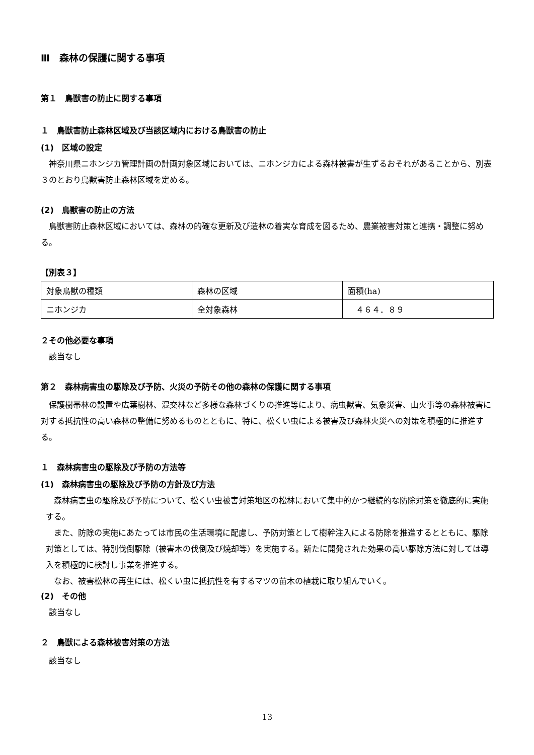Ⅲ　森林の保護に関する事項
第１　鳥獣害の防止に関する事項
１　鳥獣害防止森林区域及び当該区域内における鳥獣害の防止
(1)　区域の設定
神奈川県ニホンジカ管理計画の計画対象区域においては、ニホンジカによる森林被害が生ずるおそれがあることから、別表３のとおり鳥獣害防止森林区域を定める。
(2)　鳥獣害の防止の方法
鳥獣害防止森林区域においては、森林の的確な更新及び造林の着実な育成を図るため、農業被害対策と連携・調整に努める。
【別表３】
| 対象鳥獣の種類 | 森林の区域 | 面積(ha) |
| ニホンジカ | 全対象森林 | ４６４．８９ |
２その他必要な事項
該当なし
第２　森林病害虫の駆除及び予防、火災の予防その他の森林の保護に関する事項
保護樹帯林の設置や広葉樹林、混交林など多様な森林づくりの推進等により、病虫獣害、気象災害、山火事等の森林被害に対する抵抗性の高い森林の整備に努めるものとともに、特に、松くい虫による被害及び森林火災への対策を積極的に推進する。
１　森林病害虫の駆除及び予防の方法等
(1)　森林病害虫の駆除及び予防の方針及び方法
森林病害虫の駆除及び予防について、松くい虫被害対策地区の松林において集中的かつ継続的な防除対策を徹底的に実施する。
また、防除の実施にあたっては市民の生活環境に配慮し、予防対策として樹幹注入による防除を推進するとともに、駆除対策としては、特別伐倒駆除（被害木の伐倒及び焼却等）を実施する。新たに開発された効果の高い駆除方法に対しては導入を積極的に検討し事業を推進する。
なお、被害松林の再生には、松くい虫に抵抗性を有するマツの苗木の植栽に取り組んでいく。
(2)　その他
該当なし
２　鳥獣による森林被害対策の方法
該当なし
13